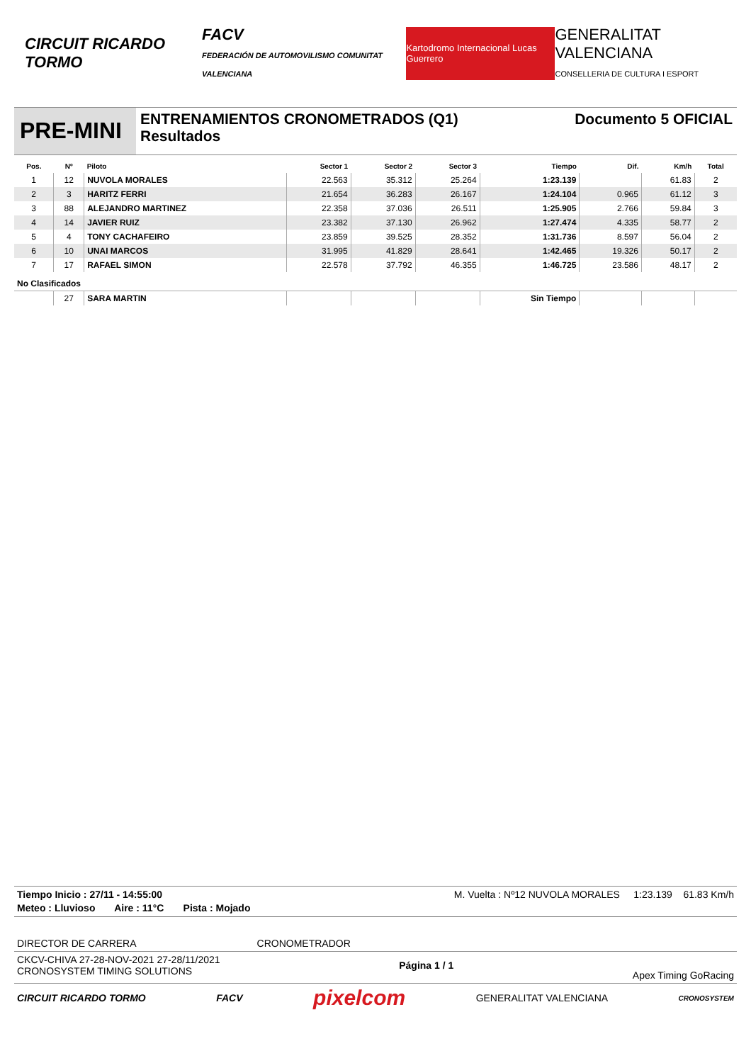CIRCUIT RICARDO TORMO
FACV
FEDERACIÓN DE AUTOMOVILISMO COMUNITAT VALENCIANA
Kartodromo Internacional Lucas Guerrero
GENERALITAT VALENCIANA
CONSELLERIA DE CULTURA I ESPORT
PRE-MINI
ENTRENAMIENTOS CRONOMETRADOS (Q1)
Resultados
Documento 5 OFICIAL
| Pos. | Nº | Piloto | Sector 1 | Sector 2 | Sector 3 | Tiempo | Dif. | Km/h | Total |
| --- | --- | --- | --- | --- | --- | --- | --- | --- | --- |
| 1 | 12 | NUVOLA MORALES | 22.563 | 35.312 | 25.264 | 1:23.139 | | 61.83 | 2 |
| 2 | 3 | HARITZ FERRI | 21.654 | 36.283 | 26.167 | 1:24.104 | 0.965 | 61.12 | 3 |
| 3 | 88 | ALEJANDRO MARTINEZ | 22.358 | 37.036 | 26.511 | 1:25.905 | 2.766 | 59.84 | 3 |
| 4 | 14 | JAVIER RUIZ | 23.382 | 37.130 | 26.962 | 1:27.474 | 4.335 | 58.77 | 2 |
| 5 | 4 | TONY CACHAFEIRO | 23.859 | 39.525 | 28.352 | 1:31.736 | 8.597 | 56.04 | 2 |
| 6 | 10 | UNAI MARCOS | 31.995 | 41.829 | 28.641 | 1:42.465 | 19.326 | 50.17 | 2 |
| 7 | 17 | RAFAEL SIMON | 22.578 | 37.792 | 46.355 | 1:46.725 | 23.586 | 48.17 | 2 |
| No Clasificados | | | | | | | | | |
| | 27 | SARA MARTIN | | | | Sin Tiempo | | | |
Tiempo Inicio : 27/11 - 14:55:00 M. Vuelta : Nº12 NUVOLA MORALES 1:23.139 61.83 Km/h
Meteo : Lluvioso Aire : 11°C Pista : Mojado
DIRECTOR DE CARRERA CRONOMETRADOR
CKCV-CHIVA 27-28-NOV-2021 27-28/11/2021
CRONOSYSTEM TIMING SOLUTIONS Página 1 / 1 Apex Timing GoRacing
CIRCUIT RICARDO TORMO FACV pixelcom GENERALITAT VALENCIANA CRONOSYSTEM